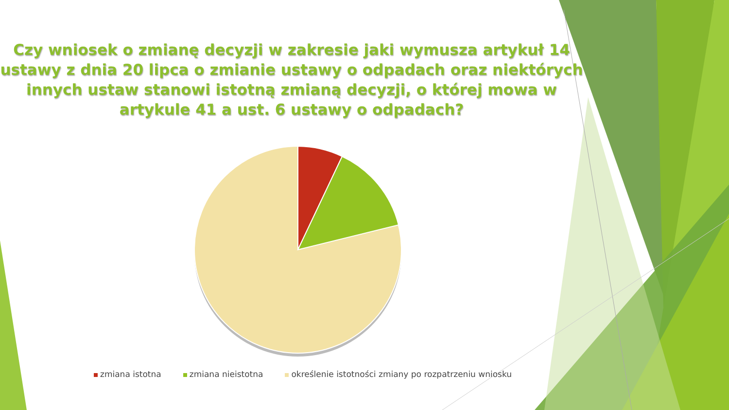Czy wniosek o zmianę decyzji w zakresie jaki wymusza artykuł 14 ustawy z dnia 20 lipca o zmianie ustawy o odpadach oraz niektórych innych ustaw stanowi istotną zmianą decyzji, o której mowa w artykule 41 a ust. 6 ustawy o odpadach?
zmiana istotna zmiana nieistotna określenie istotności zmiany po rozpatrzeniu wniosku